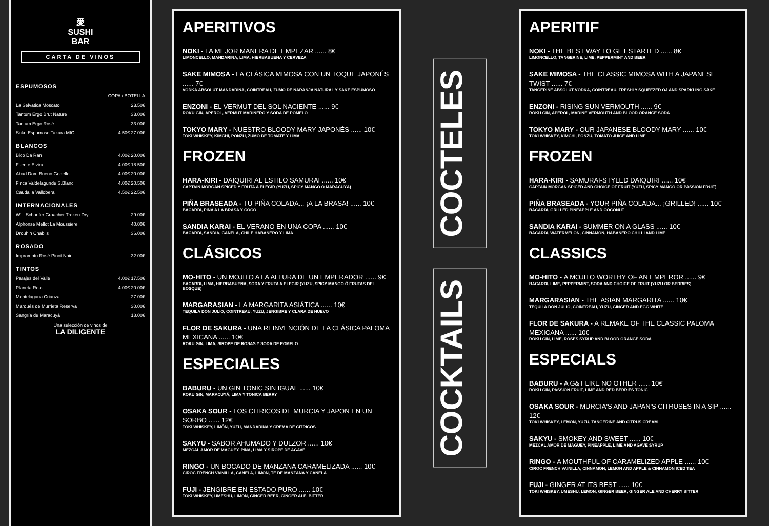愛
SUSHI
BAR
CARTA DE VINOS
ESPUMOSOS
COPA / BOTELLA
La Selvatica Moscato 23.50€
Tantum Ergo Brut Nature 33.00€
Tantum Ergo Rosé 33.00€
Sake Espumoso Takara MIO 4.50€ 27.00€
BLANCOS
Bico Da Ran 4.00€ 20.00€
Fuente Elvira 4.00€ 18.50€
Abad Dom Bueno Godello 4.00€ 20.00€
Finca Valdelagunde S.Blanc 4.00€ 20.50€
Caudalia Vallobera 4.50€ 22.50€
INTERNACIONALES
Willi Schaefer Graacher Troken Dry 29.00€
Alphonse Mellot La Moussiere 40.00€
Drouhin Chablis 36.00€
ROSADO
Impromptu Rosé Pinot Noir 32.00€
TINTOS
Parajes del Valle 4.00€ 17.50€
Planeta Rojo 4.00€ 20.00€
Montelaguna Crianza 27.00€
Marqués de Murrieta Reserva 30.00€
Sangría de Maracuyá 18.00€
Una selección de vinos de
LA DILIGENTE
APERITIVOS
NOKI - LA MEJOR MANERA DE EMPEZAR ...... 8€
LIMONCELLO, MANDARINA, LIMA, HIERBABUENA Y CERVEZA
SAKE MIMOSA - LA CLÁSICA MIMOSA CON UN TOQUE JAPONÉS ...... 7€
VODKA ABSOLUT MANDARINA, COINTREAU, ZUMO DE NARANJA NATURAL Y SAKE ESPUMOSO
ENZONI - EL VERMUT DEL SOL NACIENTE ...... 9€
ROKU GIN, APEROL, VERMUT MARINERO Y SODA DE POMELO
TOKYO MARY - NUESTRO BLOODY MARY JAPONÉS ...... 10€
TOKI WHISKEY, KIMCHI, PONZU, ZUMO DE TOMATE Y LIMA
FROZEN
HARA-KIRI - DAIQUIRI AL ESTILO SAMURAI ...... 10€
CAPTAIN MORGAN SPICED Y FRUTA A ELEGIR (YUZU, SPICY MANGO Ó MARACUYÁ)
PIÑA BRASEADA - TU PIÑA COLADA... ¡A LA BRASA! ...... 10€
BACARDI, PIÑA A LA BRASA Y COCO
SANDIA KARAI - EL VERANO EN UNA COPA ...... 10€
BACARDI, SANDIA, CANELA, CHILE HABANERO Y LIMA
CLÁSICOS
MO-HITO - UN MOJITO A LA ALTURA DE UN EMPERADOR ...... 9€
BACARDI, LIMA, HIERBABUENA, SODA Y FRUTA A ELEGIR (YUZU, SPICY MANGO Ó FRUTAS DEL BOSQUE)
MARGARASIAN - LA MARGARITA ASIÁTICA ...... 10€
TEQUILA DON JULIO, COINTREAU, YUZU, JENGIBRE Y CLARA DE HUEVO
FLOR DE SAKURA - UNA REINVENCIÓN DE LA CLÁSICA PALOMA MEXICANA ...... 10€
ROKU GIN, LIMA, SIROPE DE ROSAS Y SODA DE POMELO
ESPECIALES
BABURU - UN GIN TONIC SIN IGUAL ...... 10€
ROKU GIN, MARACUYÁ, LIMA Y TONICA BERRY
OSAKA SOUR - LOS CITRICOS DE MURCIA Y JAPON EN UN SORBO ...... 12€
TOKI WHISKEY, LIMÓN, YUZU, MANDARINA Y CREMA DE CITRICOS
SAKYU - SABOR AHUMADO Y DULZOR ...... 10€
MEZCAL AMOR DE MAGUEY, PIÑA, LIMA Y SIROPE DE AGAVE
RINGO - UN BOCADO DE MANZANA CARAMELIZADA ...... 10€
CIROC FRENCH VAINILLA, CANELA, LIMÓN, TÉ DE MANZANA Y CANELA
FUJI - JENGIBRE EN ESTADO PURO ...... 10€
TOKI WHISKEY, UMESHU, LIMÓN, GINGER BEER, GINGER ALE, BITTER
COCTELES
COCKTAILS
APERITIF
NOKI - THE BEST WAY TO GET STARTED ...... 8€
LIMONCELLO, TANGERINE, LIME, PEPPERMINT AND BEER
SAKE MIMOSA - THE CLASSIC MIMOSA WITH A JAPANESE TWIST ...... 7€
TANGERINE ABSOLUT VODKA, COINTREAU, FRESHLY SQUEEZED OJ AND SPARKLING SAKE
ENZONI - RISING SUN VERMOUTH ...... 9€
ROKU GIN, APEROL, MARINE VERMOUTH AND BLOOD ORANGE SODA
TOKYO MARY - OUR JAPANESE BLOODY MARY ...... 10€
TOKI WHISKEY, KIMCHI, PONZU, TOMATO JUICE AND LIME
FROZEN
HARA-KIRI - SAMURAI-STYLED DAIQUIRI ...... 10€
CAPTAIN MORGAN SPICED AND CHOICE OF FRUIT (YUZU, SPICY MANGO OR PASSION FRUIT)
PIÑA BRASEADA - YOUR PIÑA COLADA... ¡GRILLED! ...... 10€
BACARDI, GRILLED PINEAPPLE AND COCONUT
SANDIA KARAI - SUMMER ON A GLASS ...... 10€
BACARDI, WATERMELON, CINNAMON, HABANERO CHILLI AND LIME
CLASSICS
MO-HITO - A MOJITO WORTHY OF AN EMPEROR ...... 9€
BACARDI, LIME, PEPPERMINT, SODA AND CHOICE OF FRUIT (YUZU OR BERRIES)
MARGARASIAN - THE ASIAN MARGARITA ...... 10€
TEQUILA DON JULIO, COINTREAU, YUZU, GINGER AND EGG WHITE
FLOR DE SAKURA - A REMAKE OF THE CLASSIC PALOMA MEXICANA ...... 10€
ROKU GIN, LIME, ROSES SYRUP AND BLOOD ORANGE SODA
ESPECIALS
BABURU - A G&T LIKE NO OTHER ...... 10€
ROKU GIN, PASSION FRUIT, LIME AND RED BERRIES TONIC
OSAKA SOUR - MURCIA'S AND JAPAN'S CITRUSES IN A SIP ...... 12€
TOKI WHISKEY, LEMON, YUZU, TANGERINE AND CITRUS CREAM
SAKYU - SMOKEY AND SWEET ...... 10€
MEZCAL AMOR DE MAGUEY, PINEAPPLE, LIME AND AGAVE SYRUP
RINGO - A MOUTHFUL OF CARAMELIZED APPLE ...... 10€
CIROC FRENCH VAINILLA, CINNAMON, LEMON AND APPLE & CINNAMON ICED TEA
FUJI - GINGER AT ITS BEST ...... 10€
TOKI WHISKEY, UMESHU, LEMON, GINGER BEER, GINGER ALE AND CHERRY BITTER